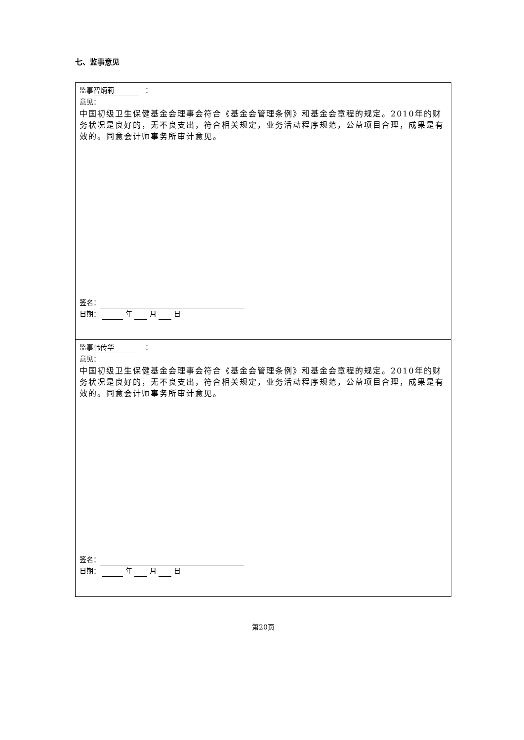七、监事意见
| 监事 智炳莉 ： 意见： 中国初级卫生保健基金会理事会符合《基金会管理条例》和基金会章程的规定。2010年的财务状况是良好的，无不良支出，符合相关规定，业务活动程序规范，公益项目合理，成果是有效的。同意会计师事务所审计意见。 签名： 日期： 年 月 日 |
| 监事 韩传华 ： 意见： 中国初级卫生保健基金会理事会符合《基金会管理条例》和基金会章程的规定。2010年的财务状况是良好的，无不良支出，符合相关规定，业务活动程序规范，公益项目合理，成果是有效的。同意会计师事务所审计意见。 签名： 日期： 年 月 日 |
第20页